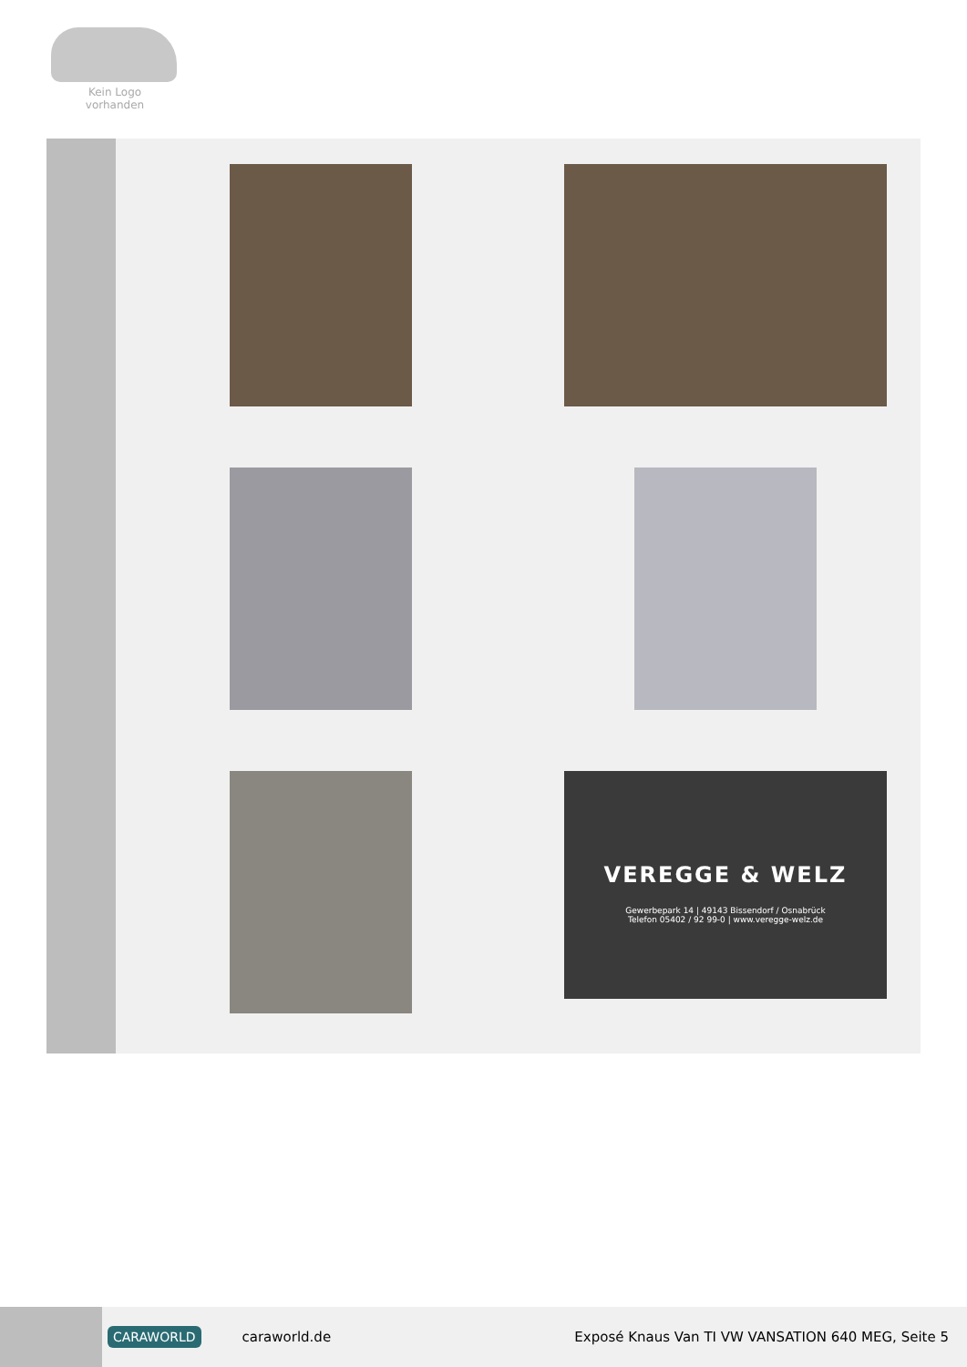Kein Logo
vorhanden
VEREGGE & WELZ
Gewerbepark 14 | 49143 Bissendorf / Osnabrück
Telefon 05402 / 92 99-0 | www.veregge-welz.de
CARAWORLD caraworld.de Exposé Knaus Van TI VW VANSATION 640 MEG, Seite 5